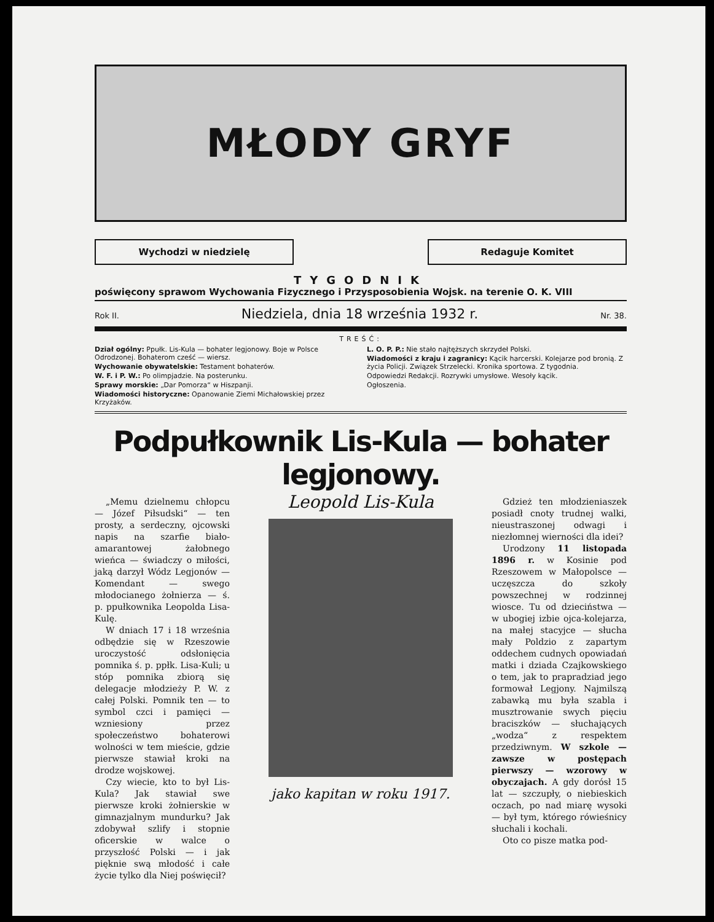MŁODY GRYF
Wychodzi w niedzielę Redaguje Komitet
TYGODNIK
poświęcony sprawom Wychowania Fizycznego i Przysposobienia Wojsk. na terenie O. K. VIII
Rok II. Niedziela, dnia 18 września 1932 r. Nr. 38.
TREŚĆ:
Dział ogólny: Ppułk. Lis-Kula — bohater legjonowy. Boje w Polsce Odrodzonej. Bohaterom cześć — wiersz.
Wychowanie obywatelskie: Testament bohaterów.
W. F. i P. W.: Po olimpjadzie. Na posterunku.
Sprawy morskie: „Dar Pomorza“ w Hiszpanji.
Wiadomości historyczne: Opanowanie Ziemi Michałowskiej przez Krzyżaków.
L. O. P. P.: Nie stało najtęższych skrzydeł Polski.
Wiadomości z kraju i zagranicy: Kącik harcerski. Kolejarze pod bronią. Z życia Policji. Związek Strzelecki. Kronika sportowa. Z tygodnia.
Odpowiedzi Redakcji. Rozrywki umysłowe. Wesoły kącik.
Ogłoszenia.
Podpułkownik Lis-Kula — bohater legjonowy.
„Memu dzielnemu chłopcu — Józef Piłsudski“ — ten prosty, a serdeczny, ojcowski napis na szarfie biało-amarantowej żałobnego wieńca — świadczy o miłości, jaką darzył Wódz Legjonów — Komendant — swego młodocianego żołnierza — ś. p. ppułkownika Leopolda Lisa-Kulę.
W dniach 17 i 18 września odbędzie się w Rzeszowie uroczystość odsłonięcia pomnika ś. p. ppłk. Lisa-Kuli; u stóp pomnika zbiorą się delegacje młodzieży P. W. z całej Polski. Pomnik ten — to symbol czci i pamięci — wzniesiony przez społeczeństwo bohaterowi wolności w tem mieście, gdzie pierwsze stawiał kroki na drodze wojskowej.
Czy wiecie, kto to był Lis-Kula? Jak stawiał swe pierwsze kroki żołnierskie w gimnazjalnym mundurku? Jak zdobywał szlify i stopnie oficerskie w walce o przyszłość Polski — i jak pięknie swą młodość i całe życie tylko dla Niej poświęcił?
Leopold Lis-Kula
jako kapitan w roku 1917.
Gdzież ten młodzieniaszek posiadł cnoty trudnej walki, nieustraszonej odwagi i niezłomnej wierności dla idei?
Urodzony 11 listopada 1896 r. w Kosinie pod Rzeszowem w Małopolsce — uczęszcza do szkoły powszechnej w rodzinnej wiosce. Tu od dzieciństwa — w ubogiej izbie ojca-kolejarza, na małej stacyjce — słucha mały Poldzio z zapartym oddechem cudnych opowiadań matki i dziada Czajkowskiego o tem, jak to prapradziad jego formował Legjony. Najmilszą zabawką mu była szabla i musztrowanie swych pięciu braciszków — słuchających „wodza“ z respektem przedziwnym. W szkole — zawsze w postępach pierwszy — wzorowy w obyczajach. A gdy dorósł 15 lat — szczupły, o niebieskich oczach, po nad miarę wysoki — był tym, którego rówieśnicy słuchali i kochali.
Oto co pisze matka pod-